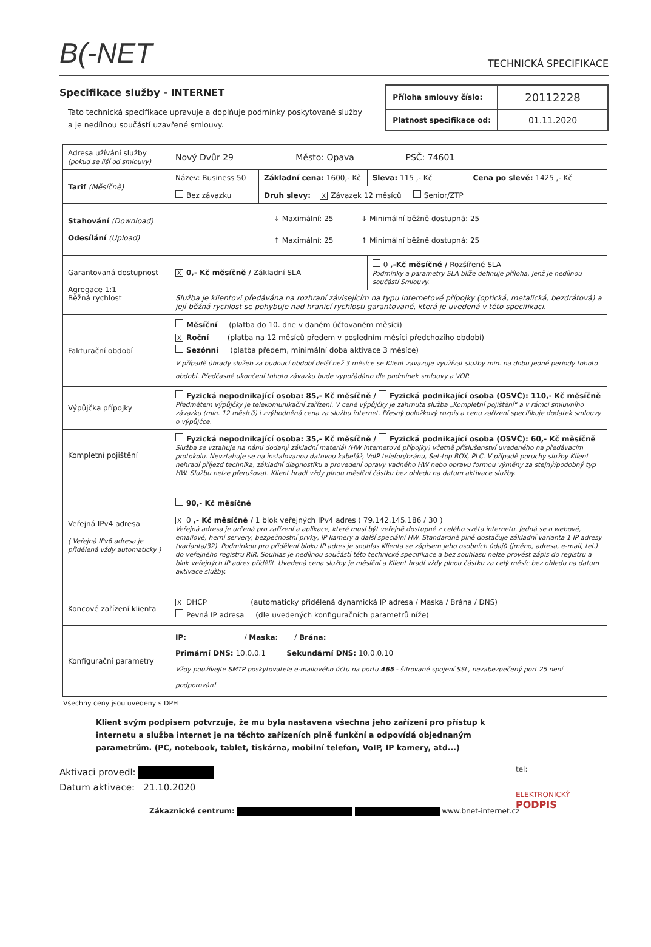B(-NET
TECHNICKÁ SPECIFIKACE
Specifikace služby - INTERNET
Tato technická specifikace upravuje a doplňuje podmínky poskytované služby
a je nedílnou součástí uzavřené smlouvy.
| Příloha smlouvy číslo: | 20112228 |
| Platnost specifikace od: | 01.11.2020 |
| Adresa užívání služby (pokud se liší od smlouvy) | Nový Dvůr 29 Město: Opava PSČ: 74601 | | | |
| Tarif (Měsíčně) | Název: Business 50 | Základní cena: 1600,- Kč | Sleva: 115 ,- Kč | Cena po slevě: 1425 ,- Kč |
| | Bez závazku | Druh slevy: X Závazek 12 měsíců Senior/ZTP | | |
| Stahování (Download) Odesílání (Upload) | ↓ Maximální: 25 ↓ Minimální běžně dostupná: 25 ↑ Maximální: 25 ↑ Minimální běžně dostupná: 25 | | | |
| Garantovaná dostupnost Agregace 1:1 Běžná rychlost | X 0,- Kč měsíčně / Základní SLA | | 0 ,-Kč měsíčně / Rozšířené SLA Podmínky a parametry SLA blíže definuje příloha, jenž je nedílnou součástí Smlouvy. | |
| | Služba je klientovi předávána na rozhraní závisejícím na typu internetové přípojky (optická, metalická, bezdrátová) a její běžná rychlost se pohybuje nad hranicí rychlosti garantované, která je uvedená v této specifikaci. | | | |
| Fakturační období | Měsíční (platba do 10. dne v daném účtovaném měsíci) X Roční (platba na 12 měsíců předem v posledním měsíci předchozího období) Sezónní (platba předem, minimální doba aktivace 3 měsíce) V případě úhrady služeb za budoucí období delší než 3 měsíce se Klient zavazuje využívat služby min. na dobu jedné periody tohoto období. Předčasné ukončení tohoto závazku bude vypořádáno dle podmínek smlouvy a VOP. | | | |
| Výpůjčka přípojky | Fyzická nepodnikající osoba: 85,- Kč měsíčně / Fyzická podnikající osoba (OSVČ): 110,- Kč měsíčně Předmětem výpůjčky je telekomunikační zařízení. V ceně výpůjčky je zahrnuta služba „Kompletní pojištění“ a v rámci smluvního závazku (min. 12 měsíců) i zvýhodněná cena za službu internet. Přesný položkový rozpis a cenu zařízení specifikuje dodatek smlouvy o výpůjčce. | | | |
| Kompletní pojištění | Fyzická nepodnikající osoba: 35,- Kč měsíčně / Fyzická podnikající osoba (OSVČ): 60,- Kč měsíčně Služba se vztahuje na námi dodaný základní materiál (HW internetové přípojky) včetně příslušenství uvedeného na předávacím protokolu. Nevztahuje se na instalovanou datovou kabeláž, VoIP telefon/bránu, Set-top BOX, PLC. V případě poruchy služby Klient nehradí příjezd technika, základní diagnostiku a provedení opravy vadného HW nebo opravu formou výměny za stejný/podobný typ HW. Službu nelze přerušovat. Klient hradí vždy plnou měsíční částku bez ohledu na datum aktivace služby. | | | |
| Veřejná IPv4 adresa ( Veřejná IPv6 adresa je přidělená vždy automaticky ) | 90,- Kč měsíčně X 0 ,- Kč měsíčně / 1 blok veřejných IPv4 adres ( 79.142.145.186 / 30 ) Veřejná adresa je určená pro zařízení a aplikace, které musí být veřejně dostupné z celého světa internetu. Jedná se o webové, emailové, herní servery, bezpečnostní prvky, IP kamery a další speciální HW. Standardně plně dostačuje základní varianta 1 IP adresy (varianta/32). Podmínkou pro přidělení bloku IP adres je souhlas Klienta se zápisem jeho osobních údajů (jméno, adresa, e-mail, tel.) do veřejného registru RIR. Souhlas je nedílnou součástí této technické specifikace a bez souhlasu nelze provést zápis do registru a blok veřejných IP adres přidělit. Uvedená cena služby je měsíční a Klient hradí vždy plnou částku za celý měsíc bez ohledu na datum aktivace služby. | | | |
| Koncové zařízení klienta | X DHCP (automaticky přidělená dynamická IP adresa / Maska / Brána / DNS) Pevná IP adresa (dle uvedených konfiguračních parametrů níže) | | | |
| Konfigurační parametry | IP: / Maska: / Brána: Primární DNS: 10.0.0.1 Sekundární DNS: 10.0.0.10 Vždy používejte SMTP poskytovatele e-mailového účtu na portu 465 - šifrované spojení SSL, nezabezpečený port 25 není podporován! | | | |
Všechny ceny jsou uvedeny s DPH
Klient svým podpisem potvrzuje, že mu byla nastavena všechna jeho zařízení pro přístup k internetu a služba internet je na těchto zařízeních plně funkční a odpovídá objednaným parametrům. (PC, notebook, tablet, tiskárna, mobilní telefon, VoIP, IP kamery, atd...)
tel:
ELEKTRONICKÝ
PODPIS
Aktivaci provedl:
Datum aktivace: 21.10.2020
Zákaznické centrum: www.bnet-internet.cz